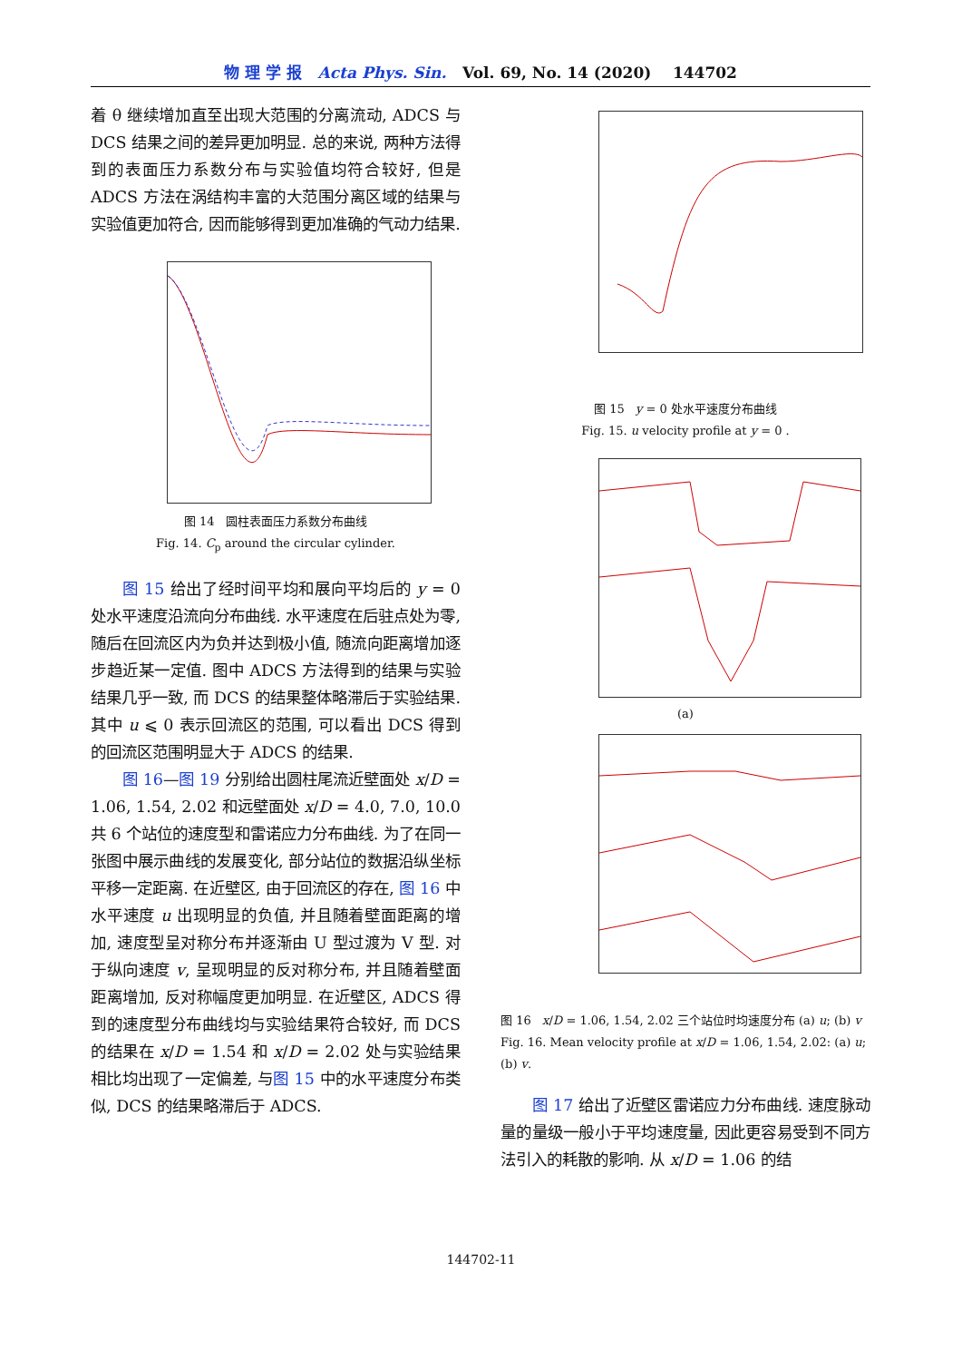物 理 学 报 Acta Phys. Sin. Vol. 69, No. 14 (2020) 144702
着 θ 继续增加直至出现大范围的分离流动, ADCS 与 DCS 结果之间的差异更加明显. 总的来说, 两种方法得到的表面压力系数分布与实验值均符合较好, 但是 ADCS 方法在涡结构丰富的大范围分离区域的结果与实验值更加符合, 因而能够得到更加准确的气动力结果.
图 14 圆柱表面压力系数分布曲线
Fig. 14. C<sub>p</sub> around the circular cylinder.
图 15 给出了经时间平均和展向平均后的 y = 0 处水平速度沿流向分布曲线. 水平速度在后驻点处为零, 随后在回流区内为负并达到极小值, 随流向距离增加逐步趋近某一定值. 图中 ADCS 方法得到的结果与实验结果几乎一致, 而 DCS 的结果整体略滞后于实验结果. 其中 u ⩽ 0 表示回流区的范围, 可以看出 DCS 得到的回流区范围明显大于 ADCS 的结果.
图 16—图 19 分别给出圆柱尾流近壁面处 x/D = 1.06, 1.54, 2.02 和远壁面处 x/D = 4.0, 7.0, 10.0共 6 个站位的速度型和雷诺应力分布曲线. 为了在同一张图中展示曲线的发展变化, 部分站位的数据沿纵坐标平移一定距离. 在近壁区, 由于回流区的存在, 图 16 中水平速度 u 出现明显的负值, 并且随着壁面距离的增加, 速度型呈对称分布并逐渐由 U 型过渡为 V 型. 对于纵向速度 v, 呈现明显的反对称分布, 并且随着壁面距离增加, 反对称幅度更加明显. 在近壁区, ADCS 得到的速度型分布曲线均与实验结果符合较好, 而 DCS 的结果在 x/D = 1.54 和 x/D = 2.02 处与实验结果相比均出现了一定偏差, 与图 15 中的水平速度分布类似, DCS 的结果略滞后于 ADCS.
图 15 y = 0 处水平速度分布曲线
Fig. 15. u velocity profile at y = 0 .
(a)
图 16 x/D = 1.06, 1.54, 2.02 三个站位时均速度分布 (a) u; (b) v
Fig. 16. Mean velocity profile at x/D = 1.06, 1.54, 2.02: (a) u; (b) v.
图 17 给出了近壁区雷诺应力分布曲线. 速度脉动量的量级一般小于平均速度量, 因此更容易受到不同方法引入的耗散的影响. 从 x/D = 1.06 的结
144702-11